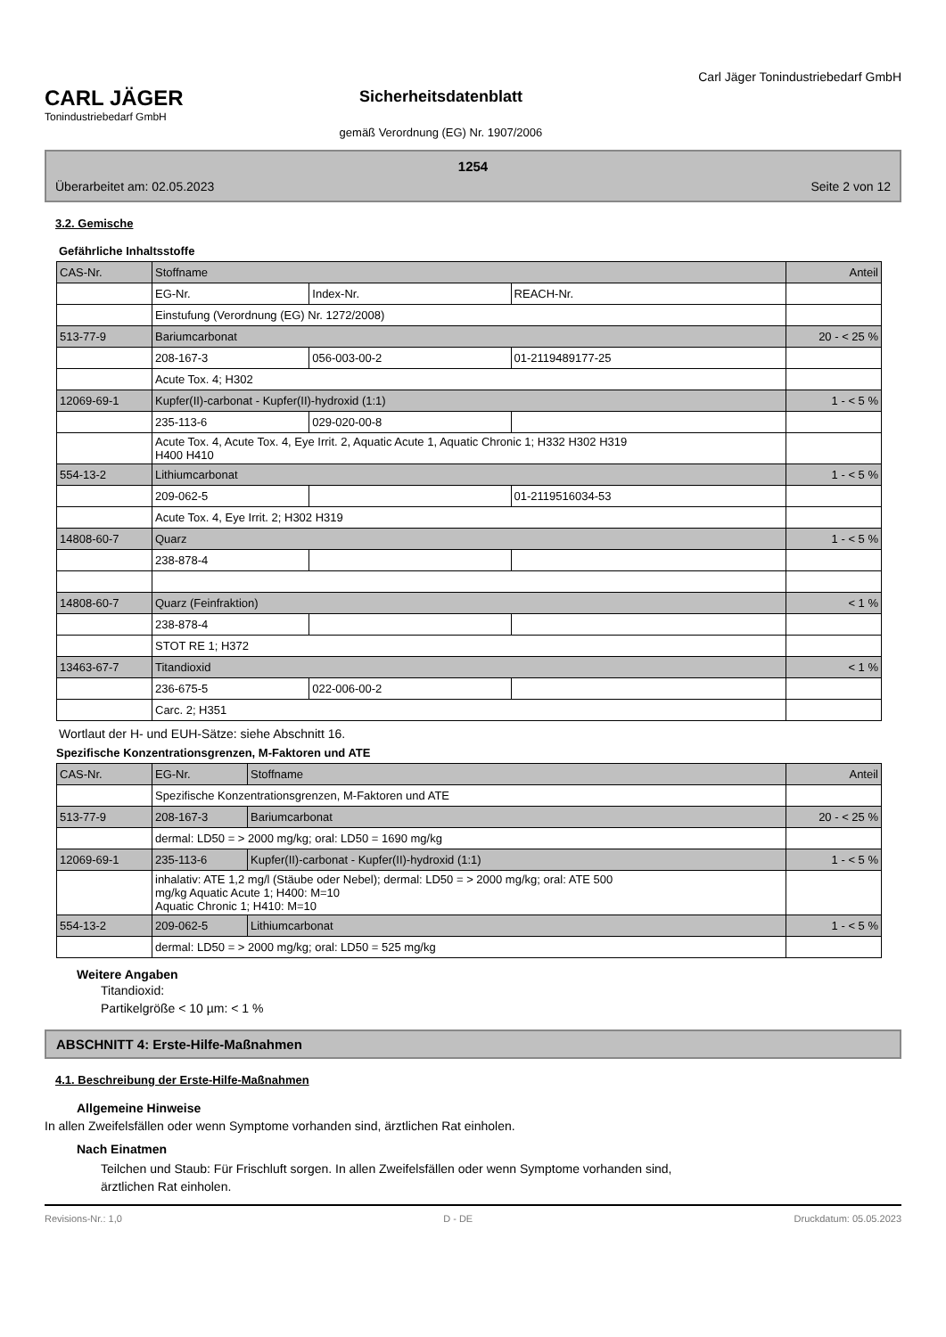CARL JÄGER
Tonindustriebedarf GmbH
Sicherheitsdatenblatt
gemäß Verordnung (EG) Nr. 1907/2006
Carl Jäger Tonindustriebedarf GmbH
1254
Überarbeitet am: 02.05.2023 Seite 2 von 12
3.2. Gemische
Gefährliche Inhaltsstoffe
| CAS-Nr. | Stoffname | | | Anteil |
| | EG-Nr. | Index-Nr. | REACH-Nr. | |
| | Einstufung (Verordnung (EG) Nr. 1272/2008) | | | |
| 513-77-9 | Bariumcarbonat | | | 20 - < 25 % |
| | 208-167-3 | 056-003-00-2 | 01-2119489177-25 | |
| | Acute Tox. 4; H302 | | | |
| 12069-69-1 | Kupfer(II)-carbonat - Kupfer(II)-hydroxid (1:1) | | | 1 - < 5 % |
| | 235-113-6 | 029-020-00-8 | | |
| | Acute Tox. 4, Acute Tox. 4, Eye Irrit. 2, Aquatic Acute 1, Aquatic Chronic 1; H332 H302 H319 H400 H410 | | | |
| 554-13-2 | Lithiumcarbonat | | | 1 - < 5 % |
| | 209-062-5 | | 01-2119516034-53 | |
| | Acute Tox. 4, Eye Irrit. 2; H302 H319 | | | |
| 14808-60-7 | Quarz | | | 1 - < 5 % |
| | 238-878-4 | | | |
| 14808-60-7 | Quarz (Feinfraktion) | | | < 1 % |
| | 238-878-4 | | | |
| | STOT RE 1; H372 | | | |
| 13463-67-7 | Titandioxid | | | < 1 % |
| | 236-675-5 | 022-006-00-2 | | |
| | Carc. 2; H351 | | | |
Wortlaut der H- und EUH-Sätze: siehe Abschnitt 16.
Spezifische Konzentrationsgrenzen, M-Faktoren und ATE
| CAS-Nr. | EG-Nr. | Stoffname | Anteil |
| | Spezifische Konzentrationsgrenzen, M-Faktoren und ATE | | |
| 513-77-9 | 208-167-3 | Bariumcarbonat | 20 - < 25 % |
| | dermal: LD50 = > 2000 mg/kg; oral: LD50 = 1690 mg/kg | | |
| 12069-69-1 | 235-113-6 | Kupfer(II)-carbonat - Kupfer(II)-hydroxid (1:1) | 1 - < 5 % |
| | inhalativ: ATE 1,2 mg/l (Stäube oder Nebel); dermal: LD50 = > 2000 mg/kg; oral: ATE 500 mg/kg Aquatic Acute 1; H400: M=10 Aquatic Chronic 1; H410: M=10 | | |
| 554-13-2 | 209-062-5 | Lithiumcarbonat | 1 - < 5 % |
| | dermal: LD50 = > 2000 mg/kg; oral: LD50 = 525 mg/kg | | |
Weitere Angaben
Titandioxid:
Partikelgröße < 10 µm: < 1 %
ABSCHNITT 4: Erste-Hilfe-Maßnahmen
4.1. Beschreibung der Erste-Hilfe-Maßnahmen
Allgemeine Hinweise
In allen Zweifelsfällen oder wenn Symptome vorhanden sind, ärztlichen Rat einholen.
Nach Einatmen
Teilchen und Staub: Für Frischluft sorgen. In allen Zweifelsfällen oder wenn Symptome vorhanden sind,
ärztlichen Rat einholen.
Revisions-Nr.: 1,0 D - DE Druckdatum: 05.05.2023